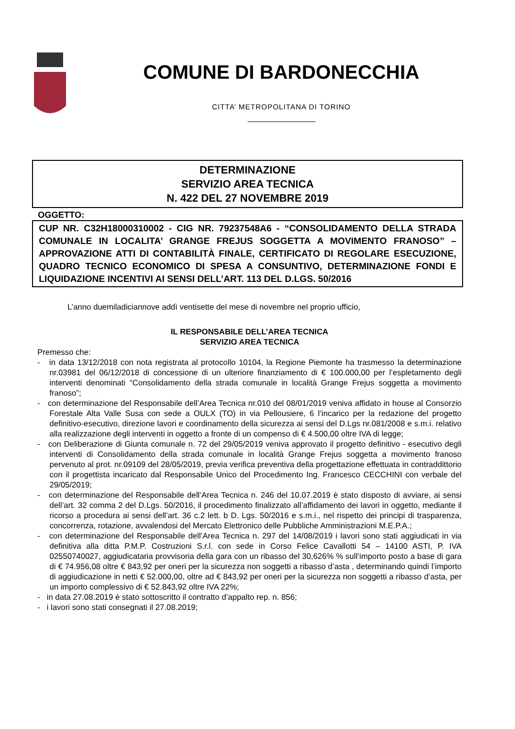COMUNE DI BARDONECCHIA
CITTA’ METROPOLITANA DI TORINO
DETERMINAZIONE
SERVIZIO AREA TECNICA
N. 422 DEL 27 NOVEMBRE 2019
OGGETTO:
CUP NR. C32H18000310002 - CIG NR. 79237548A6 - “CONSOLIDAMENTO DELLA STRADA COMUNALE IN LOCALITA’ GRANGE FREJUS SOGGETTA A MOVIMENTO FRANOSO” – APPROVAZIONE ATTI DI CONTABILITÀ FINALE, CERTIFICATO DI REGOLARE ESECUZIONE, QUADRO TECNICO ECONOMICO DI SPESA A CONSUNTIVO, DETERMINAZIONE FONDI E LIQUIDAZIONE INCENTIVI AI SENSI DELL’ART. 113 DEL D.LGS. 50/2016
L’anno duemiladiciannove addì ventisette del mese di novembre nel proprio ufficio,
IL RESPONSABILE DELL’AREA TECNICA
SERVIZIO AREA TECNICA
Premesso che:
- in data 13/12/2018 con nota registrata al protocollo 10104, la Regione Piemonte ha trasmesso la determinazione nr.03981 del 06/12/2018 di concessione di un ulteriore finanziamento di € 100.000,00 per l’espletamento degli interventi denominati “Consolidamento della strada comunale in località Grange Frejus soggetta a movimento franoso”;
- con determinazione del Responsabile dell’Area Tecnica nr.010 del 08/01/2019 veniva affidato in house al Consorzio Forestale Alta Valle Susa con sede a OULX (TO) in via Pellousiere, 6 l’incarico per la redazione del progetto definitivo-esecutivo, direzione lavori e coordinamento della sicurezza ai sensi del D.Lgs nr.081/2008 e s.m.i. relativo alla realizzazione degli interventi in oggetto a fronte di un compenso di € 4.500,00 oltre IVA di legge;
- con Deliberazione di Giunta comunale n. 72 del 29/05/2019 veniva approvato il progetto definitivo - esecutivo degli interventi di Consolidamento della strada comunale in località Grange Frejus soggetta a movimento franoso pervenuto al prot. nr.09109 del 28/05/2019, previa verifica preventiva della progettazione effettuata in contraddittorio con il progettista incaricato dal Responsabile Unico del Procedimento Ing. Francesco CECCHINI con verbale del 29/05/2019;
- con determinazione del Responsabile dell’Area Tecnica n. 246 del 10.07.2019 è stato disposto di avviare, ai sensi dell’art. 32 comma 2 del D.Lgs. 50/2016, il procedimento finalizzato all’affidamento dei lavori in oggetto, mediante il ricorso a procedura ai sensi dell’art. 36 c.2 lett. b D. Lgs. 50/2016 e s.m.i., nel rispetto dei principi di trasparenza, concorrenza, rotazione, avvalendosi del Mercato Elettronico delle Pubbliche Amministrazioni M.E.P.A.;
- con determinazione del Responsabile dell’Area Tecnica n. 297 del 14/08/2019 i lavori sono stati aggiudicati in via definitiva alla ditta P.M.P. Costruzioni S.r.l. con sede in Corso Felice Cavallotti 54 – 14100 ASTI, P. IVA 02550740027, aggiudicataria provvisoria della gara con un ribasso del 30,626% % sull’importo posto a base di gara di € 74.956,08 oltre € 843,92 per oneri per la sicurezza non soggetti a ribasso d’asta , determinando quindi l’importo di aggiudicazione in netti € 52.000,00, oltre ad € 843,92 per oneri per la sicurezza non soggetti a ribasso d’asta, per un importo complessivo di € 52.843,92 oltre IVA 22%;
- in data 27.08.2019 è stato sottoscritto il contratto d’appalto rep. n. 856;
- i lavori sono stati consegnati il 27.08.2019;